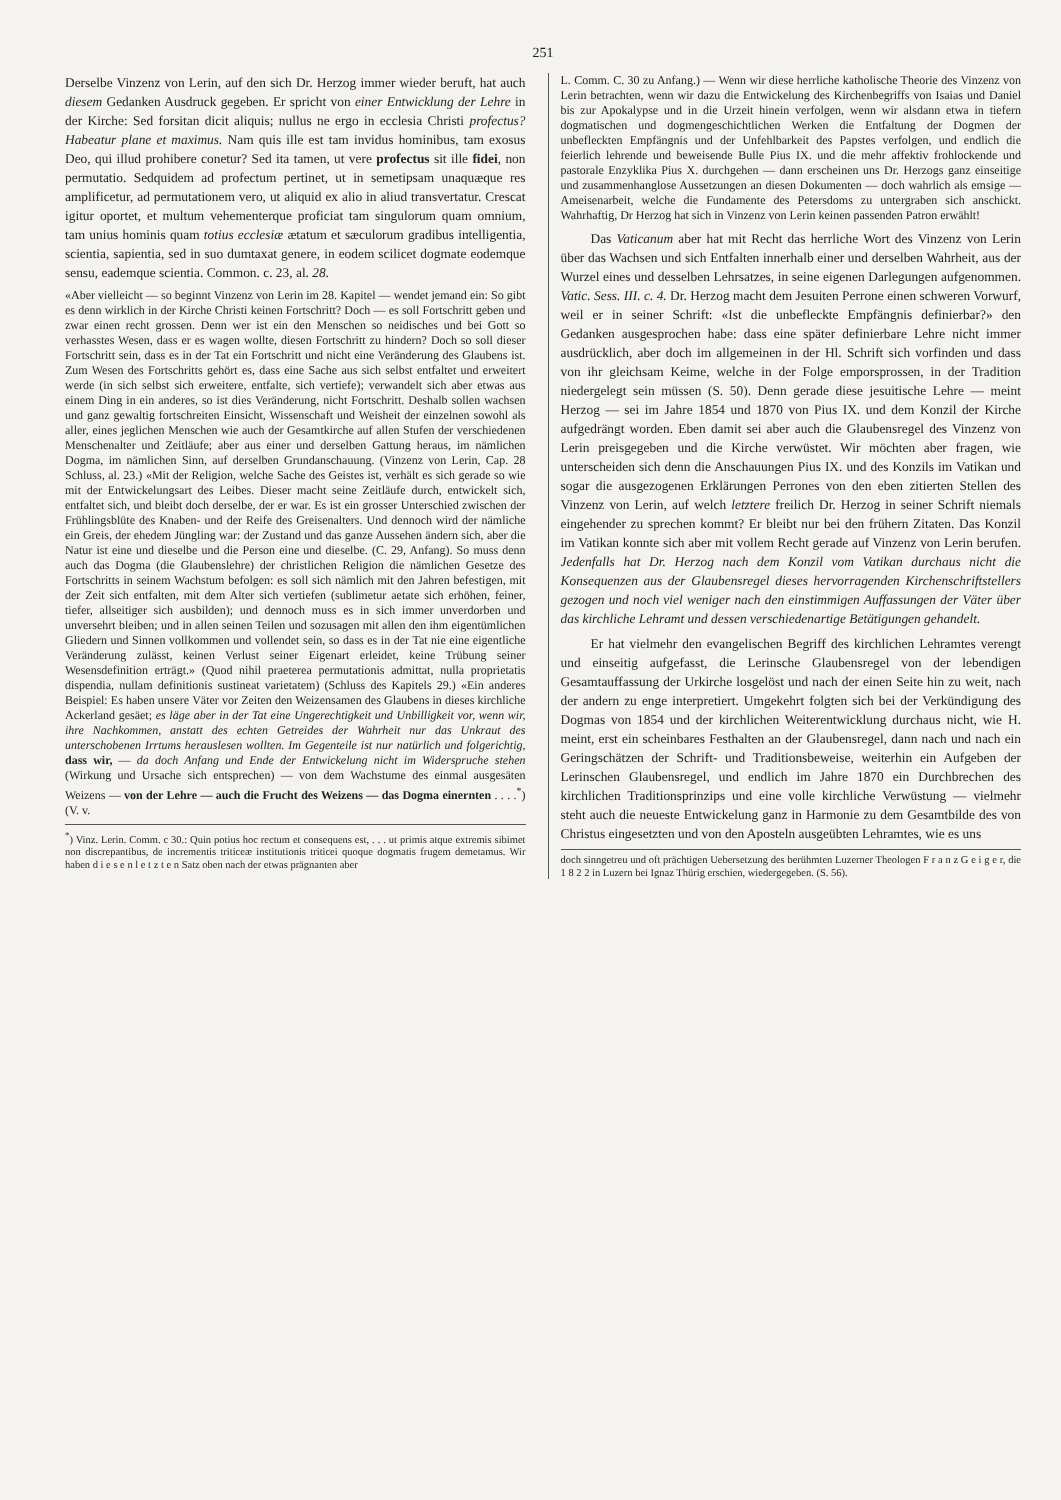251
Derselbe Vinzenz von Lerin, auf den sich Dr. Herzog immer wieder beruft, hat auch diesem Gedanken Ausdruck gegeben. Er spricht von einer Entwicklung der Lehre in der Kirche: Sed forsitan dicit aliquis; nullus ne ergo in ecclesia Christi profectus? Habeatur plane et maximus. Nam quis ille est tam invidus hominibus, tam exosus Deo, qui illud prohibere conetur? Sed ita tamen, ut vere profectus sit ille fidei, non permutatio. Sedquidem ad profectum pertinet, ut in semetipsam unaquæque res amplificetur, ad permutationem vero, ut aliquid ex alio in aliud transvertatur. Crescat igitur oportet, et multum vehementerque proficiat tam singulorum quam omnium, tam unius hominis quam totius ecclesiæ ætatum et sæculorum gradibus intelligentia, scientia, sapientia, sed in suo dumtaxat genere, in eodem scilicet dogmate eodemque sensu, eademque scientia. Common. c. 23, al. 28.
«Aber vielleicht — so beginnt Vinzenz von Lerin im 28. Kapitel — wendet jemand ein: So gibt es denn wirklich in der Kirche Christi keinen Fortschritt? Doch — es soll Fortschritt geben und zwar einen recht grossen. Denn wer ist ein den Menschen so neidisches und bei Gott so verhasstes Wesen, dass er es wagen wollte, diesen Fortschritt zu hindern? Doch so soll dieser Fortschritt sein, dass es in der Tat ein Fortschritt und nicht eine Veränderung des Glaubens ist. Zum Wesen des Fortschritts gehört es, dass eine Sache aus sich selbst entfaltet und erweitert werde (in sich selbst sich erweitere, entfalte, sich vertiefe); verwandelt sich aber etwas aus einem Ding in ein anderes, so ist dies Veränderung, nicht Fortschritt. Deshalb sollen wachsen und ganz gewaltig fortschreiten Einsicht, Wissenschaft und Weisheit der einzelnen sowohl als aller, eines jeglichen Menschen wie auch der Gesamtkirche auf allen Stufen der verschiedenen Menschenalter und Zeitläufe; aber aus einer und derselben Gattung heraus, im nämlichen Dogma, im nämlichen Sinn, auf derselben Grundanschauung. (Vinzenz von Lerin, Cap. 28 Schluss, al. 23.) «Mit der Religion, welche Sache des Geistes ist, verhält es sich gerade so wie mit der Entwickelungsart des Leibes. Dieser macht seine Zeitläufe durch, entwickelt sich, entfaltet sich, und bleibt doch derselbe, der er war. Es ist ein grosser Unterschied zwischen der Frühlingsblüte des Knaben- und der Reife des Greisenalters. Und dennoch wird der nämliche ein Greis, der ehedem Jüngling war: der Zustand und das ganze Aussehen ändern sich, aber die Natur ist eine und dieselbe und die Person eine und dieselbe. (C. 29, Anfang). So muss denn auch das Dogma (die Glaubenslehre) der christlichen Religion die nämlichen Gesetze des Fortschritts in seinem Wachstum befolgen: es soll sich nämlich mit den Jahren befestigen, mit der Zeit sich entfalten, mit dem Alter sich vertiefen (sublimetur aetate sich erhöhen, feiner, tiefer, allseitiger sich ausbilden); und dennoch muss es in sich immer unverdorben und unversehrt bleiben; und in allen seinen Teilen und sozusagen mit allen den ihm eigentümlichen Gliedern und Sinnen vollkommen und vollendet sein, so dass es in der Tat nie eine eigentliche Veränderung zulässt, keinen Verlust seiner Eigenart erleidet, keine Trübung seiner Wesensdefinition erträgt.» (Quod nihil praeterea permutationis admittat, nulla proprietatis dispendia, nullam definitionis sustineat varietatem) (Schluss des Kapitels 29.) «Ein anderes Beispiel: Es haben unsere Väter vor Zeiten den Weizensamen des Glaubens in dieses kirchliche Ackerland gesäet; es läge aber in der Tat eine Ungerechtigkeit und Unbilligkeit vor, wenn wir, ihre Nachkommen, anstatt des echten Getreides der Wahrheit nur das Unkraut des unterschobenen Irrtums herauslesen wollten. Im Gegenteile ist nur natürlich und folgerichtig, dass wir, — da doch Anfang und Ende der Entwickelung nicht im Widerspruche stehen (Wirkung und Ursache sich entsprechen) — von dem Wachstume des einmal ausgesäten Weizens — von der Lehre — auch die Frucht des Weizens — das Dogma einernten . . . .<sup>*</sup>) (V. v.
<sup>*</sup>) Vinz. Lerin. Comm. c 30.: Quin potius hoc rectum et consequens est, . . . ut primis atque extremis sibimet non discrepantibus, de incrementis triticeæ institutionis triticei quoque dogmatis frugem demetamus. Wir haben d i e s e n l e t z t e n Satz oben nach der etwas prägnanten aber
L. Comm. C. 30 zu Anfang.) — Wenn wir diese herrliche katholische Theorie des Vinzenz von Lerin betrachten, wenn wir dazu die Entwickelung des Kirchenbegriffs von Isaias und Daniel bis zur Apokalypse und in die Urzeit hinein verfolgen, wenn wir alsdann etwa in tiefern dogmatischen und dogmengeschichtlichen Werken die Entfaltung der Dogmen der unbefleckten Empfängnis und der Unfehlbarkeit des Papstes verfolgen, und endlich die feierlich lehrende und beweisende Bulle Pius IX. und die mehr affektiv frohlockende und pastorale Enzyklika Pius X. durchgehen — dann erscheinen uns Dr. Herzogs ganz einseitige und zusammenhanglose Aussetzungen an diesen Dokumenten — doch wahrlich als emsige — Ameisenarbeit, welche die Fundamente des Petersdoms zu untergraben sich anschickt. Wahrhaftig, Dr Herzog hat sich in Vinzenz von Lerin keinen passenden Patron erwählt!
Das Vaticanum aber hat mit Recht das herrliche Wort des Vinzenz von Lerin über das Wachsen und sich Entfalten innerhalb einer und derselben Wahrheit, aus der Wurzel eines und desselben Lehrsatzes, in seine eigenen Darlegungen aufgenommen. Vatic. Sess. III. c. 4. Dr. Herzog macht dem Jesuiten Perrone einen schweren Vorwurf, weil er in seiner Schrift: «Ist die unbefleckte Empfängnis definierbar?» den Gedanken ausgesprochen habe: dass eine später definierbare Lehre nicht immer ausdrücklich, aber doch im allgemeinen in der Hl. Schrift sich vorfinden und dass von ihr gleichsam Keime, welche in der Folge emporsprossen, in der Tradition niedergelegt sein müssen (S. 50). Denn gerade diese jesuitische Lehre — meint Herzog — sei im Jahre 1854 und 1870 von Pius IX. und dem Konzil der Kirche aufgedrängt worden. Eben damit sei aber auch die Glaubensregel des Vinzenz von Lerin preisgegeben und die Kirche verwüstet. Wir möchten aber fragen, wie unterscheiden sich denn die Anschauungen Pius IX. und des Konzils im Vatikan und sogar die ausgezogenen Erklärungen Perrones von den eben zitierten Stellen des Vinzenz von Lerin, auf welch letztere freilich Dr. Herzog in seiner Schrift niemals eingehender zu sprechen kommt? Er bleibt nur bei den frühern Zitaten. Das Konzil im Vatikan konnte sich aber mit vollem Recht gerade auf Vinzenz von Lerin berufen. Jedenfalls hat Dr. Herzog nach dem Konzil vom Vatikan durchaus nicht die Konsequenzen aus der Glaubensregel dieses hervorragenden Kirchenschriftstellers gezogen und noch viel weniger nach den einstimmigen Auffassungen der Väter über das kirchliche Lehramt und dessen verschiedenartige Betätigungen gehandelt.
Er hat vielmehr den evangelischen Begriff des kirchlichen Lehramtes verengt und einseitig aufgefasst, die Lerinsche Glaubensregel von der lebendigen Gesamtauffassung der Urkirche losgelöst und nach der einen Seite hin zu weit, nach der andern zu enge interpretiert. Umgekehrt folgten sich bei der Verkündigung des Dogmas von 1854 und der kirchlichen Weiterentwicklung durchaus nicht, wie H. meint, erst ein scheinbares Festhalten an der Glaubensregel, dann nach und nach ein Geringschätzen der Schrift- und Traditionsbeweise, weiterhin ein Aufgeben der Lerinschen Glaubensregel, und endlich im Jahre 1870 ein Durchbrechen des kirchlichen Traditionsprinzips und eine volle kirchliche Verwüstung — vielmehr steht auch die neueste Entwickelung ganz in Harmonie zu dem Gesamtbilde des von Christus eingesetzten und von den Aposteln ausgeübten Lehramtes, wie es uns
doch sinngetreu und oft prächtigen Uebersetzung des berühmten Luzerner Theologen F r a n z G e i g e r, die 1 8 2 2 in Luzern bei Ignaz Thürig erschien, wiedergegeben. (S. 56).